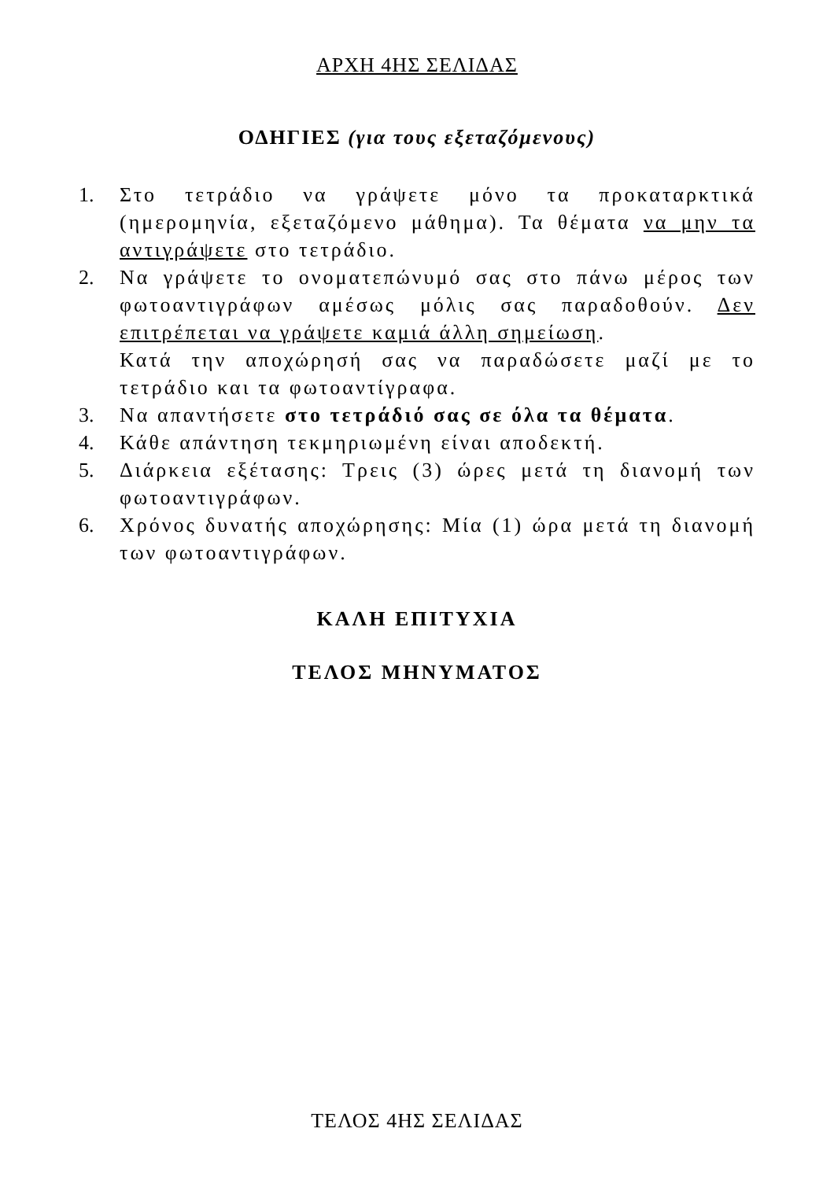ΑΡΧΗ 4ΗΣ ΣΕΛΙΔΑΣ
ΟΔΗΓΙΕΣ (για τους εξεταζόμενους)
1. Στο τετράδιο να γράψετε μόνο τα προκαταρκτικά (ημερομηνία, εξεταζόμενο μάθημα). Τα θέματα να μην τα αντιγράψετε στο τετράδιο.
2. Να γράψετε το ονοματεπώνυμό σας στο πάνω μέρος των φωτοαντιγράφων αμέσως μόλις σας παραδοθούν. Δεν επιτρέπεται να γράψετε καμιά άλλη σημείωση.
Κατά την αποχώρησή σας να παραδώσετε μαζί με το τετράδιο και τα φωτοαντίγραφα.
3. Να απαντήσετε στο τετράδιό σας σε όλα τα θέματα.
4. Κάθε απάντηση τεκμηριωμένη είναι αποδεκτή.
5. Διάρκεια εξέτασης: Τρεις (3) ώρες μετά τη διανομή των φωτοαντιγράφων.
6. Χρόνος δυνατής αποχώρησης: Μία (1) ώρα μετά τη διανομή των φωτοαντιγράφων.
ΚΑΛΗ ΕΠΙΤΥΧΙΑ
ΤΕΛΟΣ ΜΗΝΥΜΑΤΟΣ
ΤΕΛΟΣ 4ΗΣ ΣΕΛΙΔΑΣ